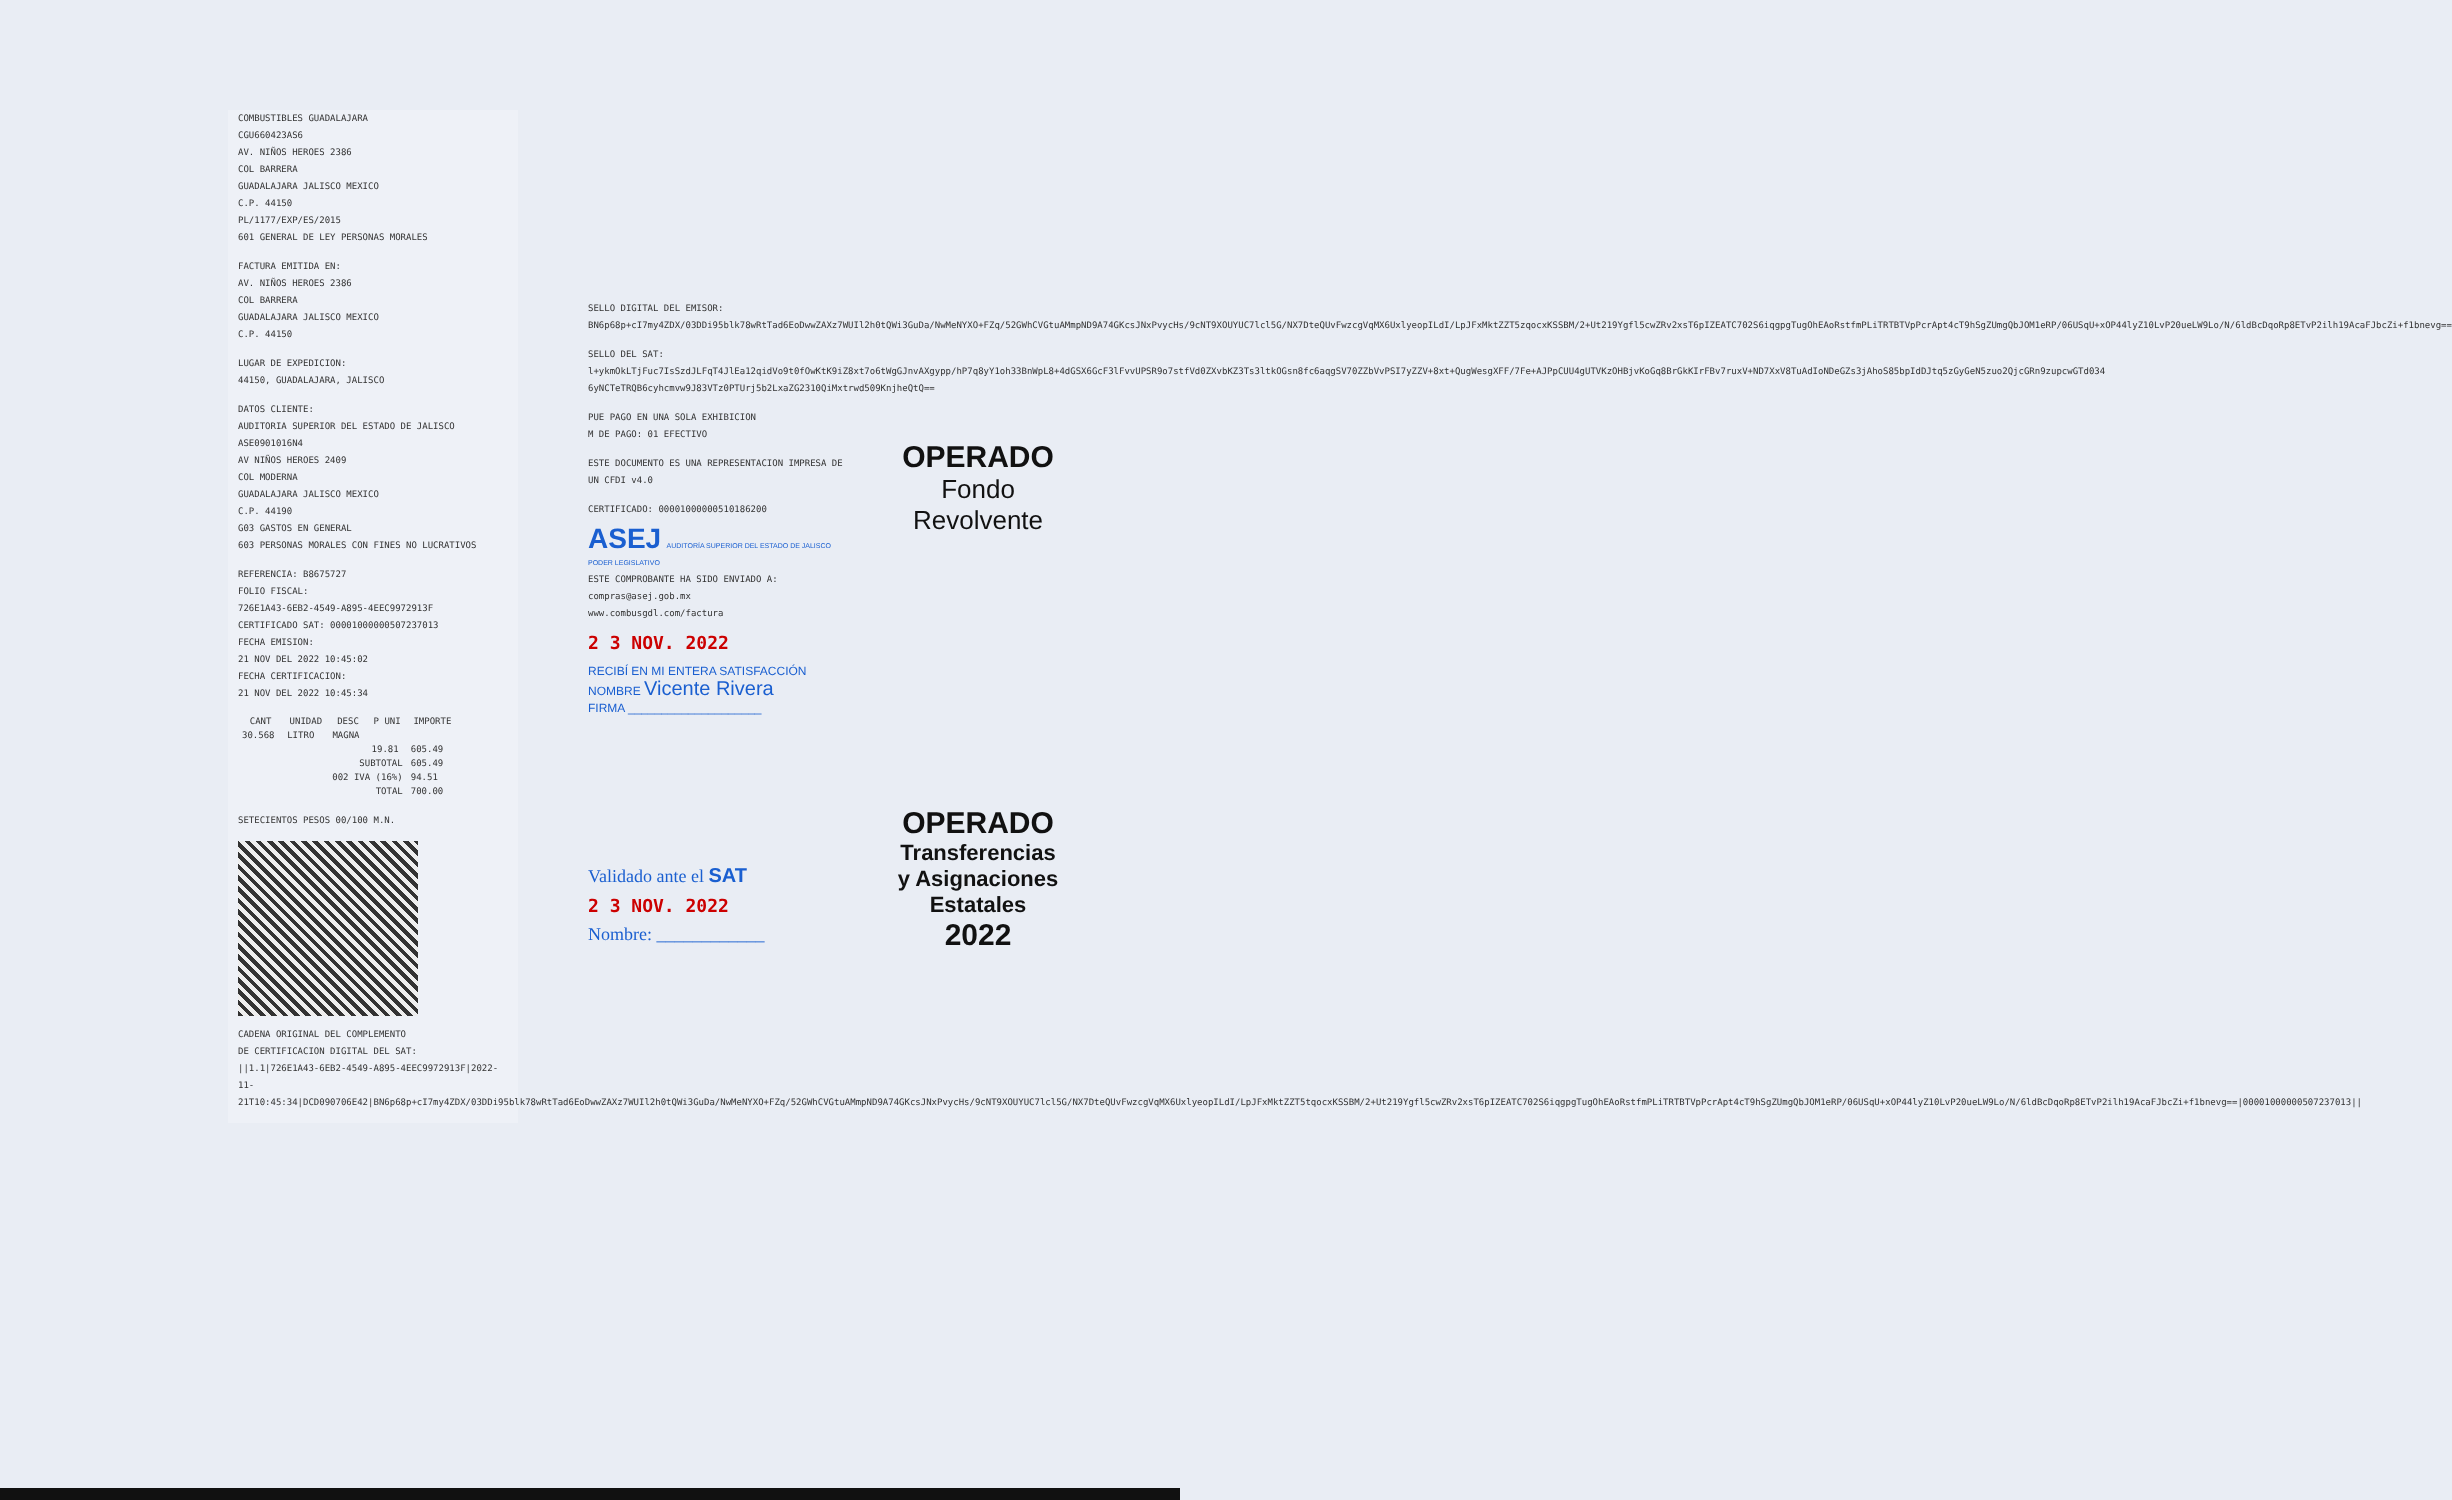COMBUSTIBLES GUADALAJARA
CGU660423AS6
AV. NIÑOS HEROES 2386
COL BARRERA
GUADALAJARA JALISCO MEXICO
C.P. 44150
PL/1177/EXP/ES/2015
601 GENERAL DE LEY PERSONAS MORALES
FACTURA EMITIDA EN:
AV. NIÑOS HEROES 2386
COL BARRERA
GUADALAJARA JALISCO MEXICO
C.P. 44150
LUGAR DE EXPEDICION:
44150, GUADALAJARA, JALISCO
DATOS CLIENTE:
AUDITORIA SUPERIOR DEL ESTADO DE JALISCO
ASE0901016N4
AV NIÑOS HEROES 2409
COL MODERNA
GUADALAJARA JALISCO MEXICO
C.P. 44190
G03 GASTOS EN GENERAL
603 PERSONAS MORALES CON FINES NO LUCRATIVOS
REFERENCIA: B8675727
FOLIO FISCAL:
726E1A43-6EB2-4549-A895-4EEC9972913F
CERTIFICADO SAT: 00001000000507237013
FECHA EMISION:
21 NOV DEL 2022 10:45:02
FECHA CERTIFICACION:
21 NOV DEL 2022 10:45:34
| CANT | UNIDAD | DESC | P UNI | IMPORTE |
| --- | --- | --- | --- | --- |
| 30.568 | LITRO | MAGNA | | |
| | | | 19.81 | 605.49 |
| SUBTOTAL | | | | 605.49 |
| 002 IVA (16%) | | | | 94.51 |
| TOTAL | | | | 700.00 |
SETECIENTOS PESOS 00/100 M.N.
CADENA ORIGINAL DEL COMPLEMENTO
DE CERTIFICACION DIGITAL DEL SAT:
||1.1|726E1A43-6EB2-4549-A895-4EEC9972913F|2022-11-21T10:45:34|DCD090706E42|BN6p68p+cI7my4ZDX/03DDi95blk78wRtTad6EoDwwZAXz7WUIl2h0tQWi3GuDa/NwMeNYXO+FZq/52GWhCVGtuAMmpND9A74GKcsJNxPvycHs/9cNT9XOUYUC7lcl5G/NX7DteQUvFwzcgVqMX6UxlyeopILdI/LpJFxMktZZT5tqocxKSSBM/2+Ut219Ygfl5cwZRv2xsT6pIZEATC702S6iqgpgTugOhEAoRstfmPLiTRTBTVpPcrApt4cT9hSgZUmgQbJOM1eRP/06USqU+xOP44lyZ10LvP20ueLW9Lo/N/6ldBcDqoRp8ETvP2ilh19AcaFJbcZi+f1bnevg==|00001000000507237013||
SELLO DIGITAL DEL EMISOR:
BN6p68p+cI7my4ZDX/03DDi95blk78wRtTad6EoDwwZAXz7WUIl2h0tQWi3GuDa/NwMeNYXO+FZq/52GWhCVGtuAMmpND9A74GKcsJNxPvycHs/9cNT9XOUYUC7lcl5G/NX7DteQUvFwzcgVqMX6UxlyeopILdI/LpJFxMktZZT5zqocxKSSBM/2+Ut219Ygfl5cwZRv2xsT6pIZEATC702S6iqgpgTugOhEAoRstfmPLiTRTBTVpPcrApt4cT9hSgZUmgQbJOM1eRP/06USqU+xOP44lyZ10LvP20ueLW9Lo/N/6ldBcDqoRp8ETvP2ilh19AcaFJbcZi+f1bnevg==
SELLO DEL SAT:
l+ykmOkLTjFuc7IsSzdJLFqT4JlEa12qidVo9t0fOwKtK9iZ8xt7o6tWgGJnvAXgypp/hP7q8yY1oh33BnWpL8+4dGSX6GcF3lFvvUPSR9o7stfVd0ZXvbKZ3Ts3ltkOGsn8fc6aqgSV70ZZbVvPSI7yZZV+8xt+QugWesgXFF/7Fe+AJPpCUU4gUTVKzOHBjvKoGq8BrGkKIrFBv7ruxV+ND7XxV8TuAdIoNDeGZs3jAhoS85bpIdDJtq5zGyGeN5zuo2QjcGRn9zupcwGTd034 6yNCTeTRQB6cyhcmvw9J83VTz0PTUrj5b2LxaZG2310QiMxtrwd509KnjheQtQ==
PUE PAGO EN UNA SOLA EXHIBICION
M DE PAGO: 01 EFECTIVO
ESTE DOCUMENTO ES UNA REPRESENTACION IMPRESA DE UN CFDI v4.0
CERTIFICADO: 00001000000510186200
ASEJ AUDITORÍA SUPERIOR DEL ESTADO DE JALISCO PODER LEGISLATIVO
ESTE COMPROBANTE HA SIDO ENVIADO A: compras@asej.gob.mx
www.combusgdl.com/factura
2 3 NOV. 2022
RECIBÍ EN MI ENTERA SATISFACCIÓN
NOMBRE Vicente Rivera
FIRMA ____________________
Validado ante el SAT
2 3 NOV. 2022
Nombre: ____________
OPERADO
Fondo
Revolvente
OPERADO
Transferencias
y Asignaciones
Estatales
2022